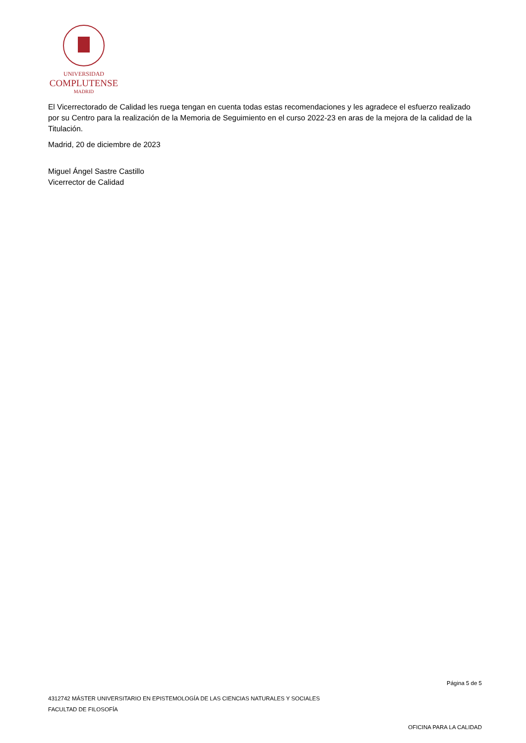UNIVERSIDAD
COMPLUTENSE
MADRID
El Vicerrectorado de Calidad les ruega tengan en cuenta todas estas recomendaciones y les agradece el esfuerzo realizado por su Centro para la realización de la Memoria de Seguimiento en el curso 2022-23 en aras de la mejora de la calidad de la Titulación.
Madrid, 20 de diciembre de 2023
Miguel Ángel Sastre Castillo
Vicerrector de Calidad
Página 5 de 5
4312742 MÁSTER UNIVERSITARIO EN EPISTEMOLOGÍA DE LAS CIENCIAS NATURALES Y SOCIALES
FACULTAD DE FILOSOFÍA
OFICINA PARA LA CALIDAD